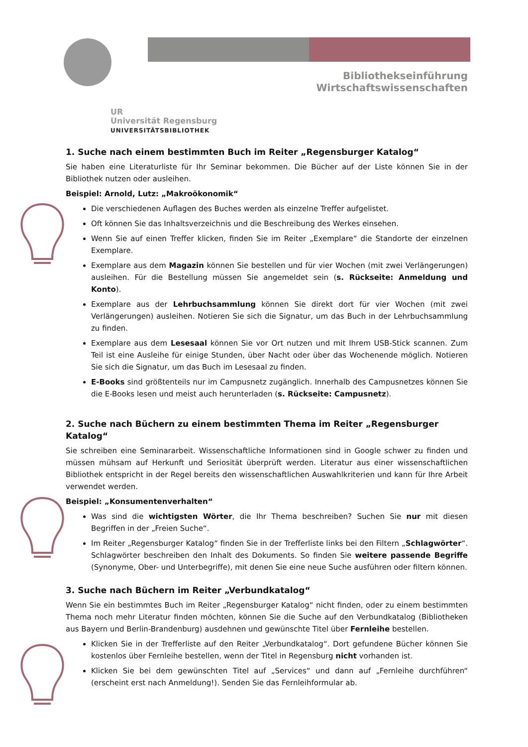Bibliothekseinführung Wirtschaftswissenschaften
UR
Universität Regensburg
UNIVERSITÄTSBIBLIOTHEK
1. Suche nach einem bestimmten Buch im Reiter „Regensburger Katalog“
Sie haben eine Literaturliste für Ihr Seminar bekommen. Die Bücher auf der Liste können Sie in der Bibliothek nutzen oder ausleihen.
Beispiel: Arnold, Lutz: „Makroökonomik“
Die verschiedenen Auflagen des Buches werden als einzelne Treffer aufgelistet.
Oft können Sie das Inhaltsverzeichnis und die Beschreibung des Werkes einsehen.
Wenn Sie auf einen Treffer klicken, finden Sie im Reiter „Exemplare“ die Standorte der einzelnen Exemplare.
Exemplare aus dem Magazin können Sie bestellen und für vier Wochen (mit zwei Verlängerungen) ausleihen. Für die Bestellung müssen Sie angemeldet sein (s. Rückseite: Anmeldung und Konto).
Exemplare aus der Lehrbuchsammlung können Sie direkt dort für vier Wochen (mit zwei Verlängerungen) ausleihen. Notieren Sie sich die Signatur, um das Buch in der Lehrbuchsammlung zu finden.
Exemplare aus dem Lesesaal können Sie vor Ort nutzen und mit Ihrem USB-Stick scannen. Zum Teil ist eine Ausleihe für einige Stunden, über Nacht oder über das Wochenende möglich. Notieren Sie sich die Signatur, um das Buch im Lesesaal zu finden.
E-Books sind größtenteils nur im Campusnetz zugänglich. Innerhalb des Campusnetzes können Sie die E-Books lesen und meist auch herunterladen (s. Rückseite: Campusnetz).
2. Suche nach Büchern zu einem bestimmten Thema im Reiter „Regensburger Katalog“
Sie schreiben eine Seminararbeit. Wissenschaftliche Informationen sind in Google schwer zu finden und müssen mühsam auf Herkunft und Seriosität überprüft werden. Literatur aus einer wissenschaftlichen Bibliothek entspricht in der Regel bereits den wissenschaftlichen Auswahlkriterien und kann für Ihre Arbeit verwendet werden.
Beispiel: „Konsumentenverhalten“
Was sind die wichtigsten Wörter, die Ihr Thema beschreiben? Suchen Sie nur mit diesen Begriffen in der „Freien Suche“.
Im Reiter „Regensburger Katalog“ finden Sie in der Trefferliste links bei den Filtern „Schlagwörter“. Schlagwörter beschreiben den Inhalt des Dokuments. So finden Sie weitere passende Begriffe (Synonyme, Ober- und Unterbegriffe), mit denen Sie eine neue Suche ausführen oder filtern können.
3. Suche nach Büchern im Reiter „Verbundkatalog“
Wenn Sie ein bestimmtes Buch im Reiter „Regensburger Katalog“ nicht finden, oder zu einem bestimmten Thema noch mehr Literatur finden möchten, können Sie die Suche auf den Verbundkatalog (Bibliotheken aus Bayern und Berlin-Brandenburg) ausdehnen und gewünschte Titel über Fernleihe bestellen.
Klicken Sie in der Trefferliste auf den Reiter „Verbundkatalog“. Dort gefundene Bücher können Sie kostenlos über Fernleihe bestellen, wenn der Titel in Regensburg nicht vorhanden ist.
Klicken Sie bei dem gewünschten Titel auf „Services“ und dann auf „Fernleihe durchführen“ (erscheint erst nach Anmeldung!). Senden Sie das Fernleihformular ab.